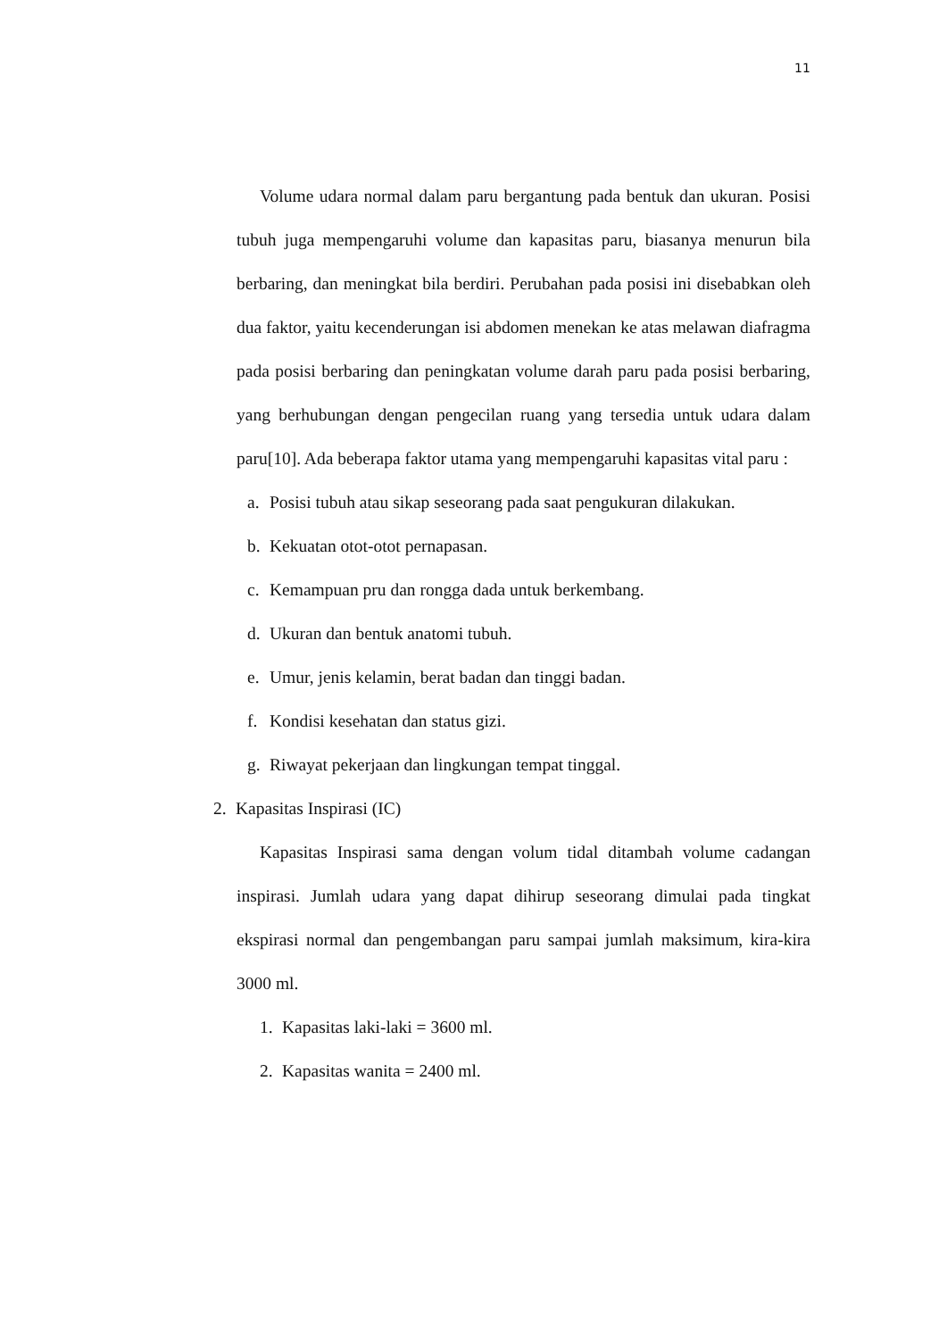11
Volume udara normal dalam paru bergantung pada bentuk dan ukuran. Posisi tubuh juga mempengaruhi volume dan kapasitas paru, biasanya menurun bila berbaring, dan meningkat bila berdiri. Perubahan pada posisi ini disebabkan oleh dua faktor, yaitu kecenderungan isi abdomen menekan ke atas melawan diafragma pada posisi berbaring dan peningkatan volume darah paru pada posisi berbaring, yang berhubungan dengan pengecilan ruang yang tersedia untuk udara dalam paru[10]. Ada beberapa faktor utama yang mempengaruhi kapasitas vital paru :
a. Posisi tubuh atau sikap seseorang pada saat pengukuran dilakukan.
b. Kekuatan otot-otot pernapasan.
c. Kemampuan pru dan rongga dada untuk berkembang.
d. Ukuran dan bentuk anatomi tubuh.
e. Umur, jenis kelamin, berat badan dan tinggi badan.
f. Kondisi kesehatan dan status gizi.
g. Riwayat pekerjaan dan lingkungan tempat tinggal.
2. Kapasitas Inspirasi (IC)
Kapasitas Inspirasi sama dengan volum tidal ditambah volume cadangan inspirasi. Jumlah udara yang dapat dihirup seseorang dimulai pada tingkat ekspirasi normal dan pengembangan paru sampai jumlah maksimum, kira-kira 3000 ml.
1. Kapasitas laki-laki = 3600 ml.
2. Kapasitas wanita = 2400 ml.